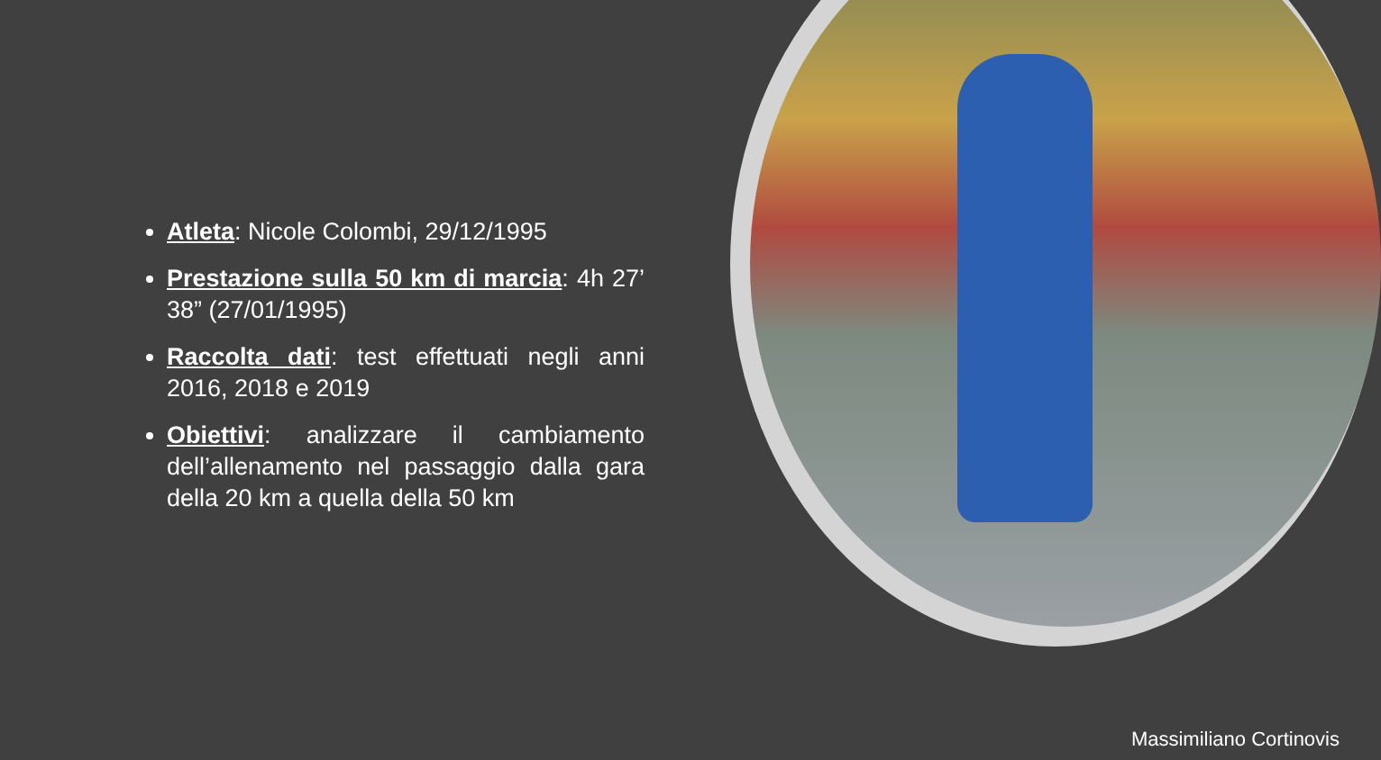Atleta: Nicole Colombi, 29/12/1995
Prestazione sulla 50 km di marcia: 4h 27’ 38” (27/01/1995)
Raccolta dati: test effettuati negli anni 2016, 2018 e 2019
Obiettivi: analizzare il cambiamento dell’allenamento nel passaggio dalla gara della 20 km a quella della 50 km
Massimiliano Cortinovis